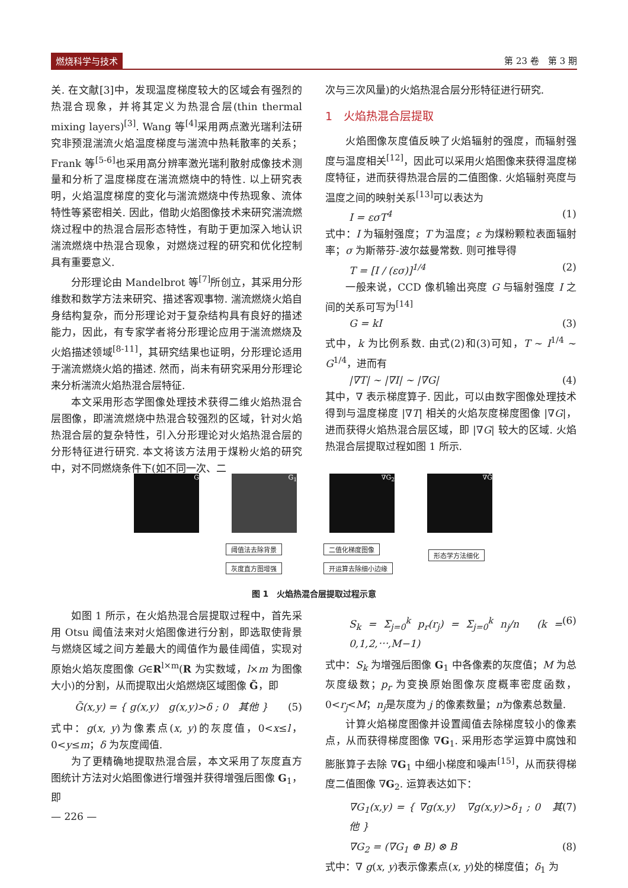燃烧科学与技术 第 23 卷　第 3 期
关. 在文献[3]中，发现温度梯度较大的区域会有强烈的热混合现象，并将其定义为热混合层(thin thermal mixing layers)<sup>[3]</sup>. Wang 等<sup>[4]</sup>采用两点激光瑞利法研究非预混湍流火焰温度梯度与湍流中热耗散率的关系；Frank 等<sup>[5-6]</sup>也采用高分辨率激光瑞利散射成像技术测量和分析了温度梯度在湍流燃烧中的特性. 以上研究表明，火焰温度梯度的变化与湍流燃烧中传热现象、流体特性等紧密相关. 因此，借助火焰图像技术来研究湍流燃烧过程中的热混合层形态特性，有助于更加深入地认识湍流燃烧中热混合现象，对燃烧过程的研究和优化控制具有重要意义.
分形理论由 Mandelbrot 等<sup>[7]</sup>所创立，其采用分形维数和数学方法来研究、描述客观事物. 湍流燃烧火焰自身结构复杂，而分形理论对于复杂结构具有良好的描述能力，因此，有专家学者将分形理论应用于湍流燃烧及火焰描述领域<sup>[8-11]</sup>，其研究结果也证明，分形理论适用于湍流燃烧火焰的描述. 然而，尚未有研究采用分形理论来分析湍流火焰热混合层特征.
本文采用形态学图像处理技术获得二维火焰热混合层图像，即湍流燃烧中热混合较强烈的区域，针对火焰热混合层的复杂特性，引入分形理论对火焰热混合层的分形特征进行研究. 本文将该方法用于煤粉火焰的研究中，对不同燃烧条件下(如不同一次、二
次与三次风量)的火焰热混合层分形特征进行研究.
1　火焰热混合层提取
火焰图像灰度值反映了火焰辐射的强度，而辐射强度与温度相关<sup>[12]</sup>，因此可以采用火焰图像来获得温度梯度特征，进而获得热混合层的二值图像. 火焰辐射亮度与温度之间的映射关系<sup>[13]</sup>可以表达为
I = εσT<sup>4</sup> (1)
式中：I 为辐射强度；T 为温度；ε 为煤粉颗粒表面辐射率；σ 为斯蒂芬-波尔兹曼常数. 则可推导得
T = [I / (εσ)]<sup>1/4</sup> (2)
一般来说，CCD 像机输出亮度 G 与辐射强度 I 之间的关系可写为<sup>[14]</sup>
G = kI (3)
式中，k 为比例系数. 由式(2)和(3)可知，T ~ I<sup>1/4</sup> ~ G<sup>1/4</sup>，进而有
|∇T| ~ |∇I| ~ |∇G| (4)
其中，∇ 表示梯度算子. 因此，可以由数字图像处理技术得到与温度梯度 |∇T| 相关的火焰灰度梯度图像 |∇G|，进而获得火焰热混合层区域，即 |∇G| 较大的区域. 火焰热混合层提取过程如图 1 所示.
G G<sub>1</sub> ∇G<sub>2</sub> ∇G̃
阈值法去除背景
灰度直方图增强
二值化梯度图像
开运算去除细小边缘
形态学方法细化
图 1　火焰热混合层提取过程示意
如图 1 所示，在火焰热混合层提取过程中，首先采用 Otsu 阈值法来对火焰图像进行分割，即选取使背景与燃烧区域之间方差最大的阈值作为最佳阈值，实现对原始火焰灰度图像 G∈R<sup>l×m</sup>(R 为实数域，l×m 为图像大小)的分割，从而提取出火焰燃烧区域图像 G̃，即
G̃(x,y) = { g(x,y)　g(x,y)>δ ; 0　其他 } (5)
式中：g(x, y)为像素点(x, y)的灰度值，0<x≤l，0<y≤m；δ 为灰度阈值.
为了更精确地提取热混合层，本文采用了灰度直方图统计方法对火焰图像进行增强并获得增强后图像 G<sub>1</sub>，即
— 226 —
S<sub>k</sub> = Σ<sub>j=0</sub><sup>k</sup> p<sub>r</sub>(r<sub>j</sub>) = Σ<sub>j=0</sub><sup>k</sup> n<sub>j</sub>/n　(k = 0,1,2,⋯,M−1) (6)
式中：S<sub>k</sub> 为增强后图像 G<sub>1</sub> 中各像素的灰度值；M 为总灰度级数；p<sub>r</sub> 为变换原始图像灰度概率密度函数，0<r<sub>j</sub><M；n<sub>j</sub>是灰度为 j 的像素数量；n为像素总数量.
计算火焰梯度图像并设置阈值去除梯度较小的像素点，从而获得梯度图像 ∇G<sub>1</sub>. 采用形态学运算中腐蚀和膨胀算子去除 ∇G<sub>1</sub> 中细小梯度和噪声<sup>[15]</sup>，从而获得梯度二值图像 ∇G<sub>2</sub>. 运算表达如下：
∇G<sub>1</sub>(x,y) = { ∇g(x,y)　∇g(x,y)>δ<sub>1</sub> ; 0　其他 } (7)
∇G<sub>2</sub> = (∇G<sub>1</sub> ⊕ B) ⊗ B (8)
式中：∇ g(x, y)表示像素点(x, y)处的梯度值；δ<sub>1</sub> 为